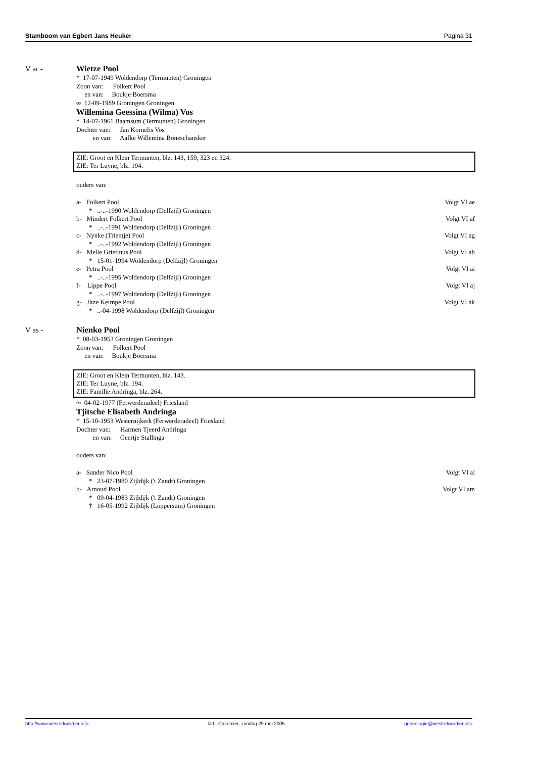Stamboom van Egbert Jans Heuker Pagina 31
V ar -
Wietze Pool
* 17-07-1949 Woldendorp (Termunten) Groningen
Zoon van: Folkert Pool
en van: Boukje Boersma
∞ 12-09-1989 Groningen Groningen
Willemina Geessina (Wilma) Vos
* 14-07-1961 Baamsum (Termunten) Groningen
Dochter van: Jan Kornelis Vos
en van: Aafke Willemina Boneschansker
ZIE: Groot en Klein Termunten, blz. 143, 159, 323 en 324.
ZIE: Ter Luyne, blz. 194.
ouders van:
a- Folkert Pool Volgt VI ae
* ..-..-1990 Woldendorp (Delfzijl) Groningen
b- Mindert Folkert Pool Volgt VI af
* ..-..-1991 Woldendorp (Delfzijl) Groningen
c- Nynke (Trientje) Pool Volgt VI ag
* ..-..-1992 Woldendorp (Delfzijl) Groningen
d- Melle Grietinus Pool Volgt VI ah
* 15-01-1994 Woldendorp (Delfzijl) Groningen
e- Petra Pool Volgt VI ai
* ..-..-1995 Woldendorp (Delfzijl) Groningen
f- Lippe Pool Volgt VI aj
* ..-..-1997 Woldendorp (Delfzijl) Groningen
g- Jitze Keimpe Pool Volgt VI ak
* ..-04-1998 Woldendorp (Delfzijl) Groningen
V as -
Nienko Pool
* 08-03-1953 Groningen Groningen
Zoon van: Folkert Pool
en van: Boukje Boersma
ZIE: Groot en Klein Termunten, blz. 143.
ZIE: Ter Luyne, blz. 194.
ZIE: Familie Andringa, blz. 264.
∞ 04-02-1977 (Ferwerderadeel) Friesland
Tjitsche Elisabeth Andringa
* 15-10-1953 Westernijkerk (Ferwerderadeel) Friesland
Dochter van: Harmen Tjeerd Andringa
en van: Geertje Stallinga
ouders van:
a- Sander Nico Pool Volgt VI al
* 23-07-1980 Zijldijk ('t Zandt) Groningen
b- Arnoud Pool Volgt VI am
* 09-04-1983 Zijldijk ('t Zandt) Groningen
† 16-05-1992 Zijldijk (Loppersum) Groningen
http://www.westerkwartier.info © L. Cazemier, zondag 29 mei 2005 genealogie@westerkwartier.info